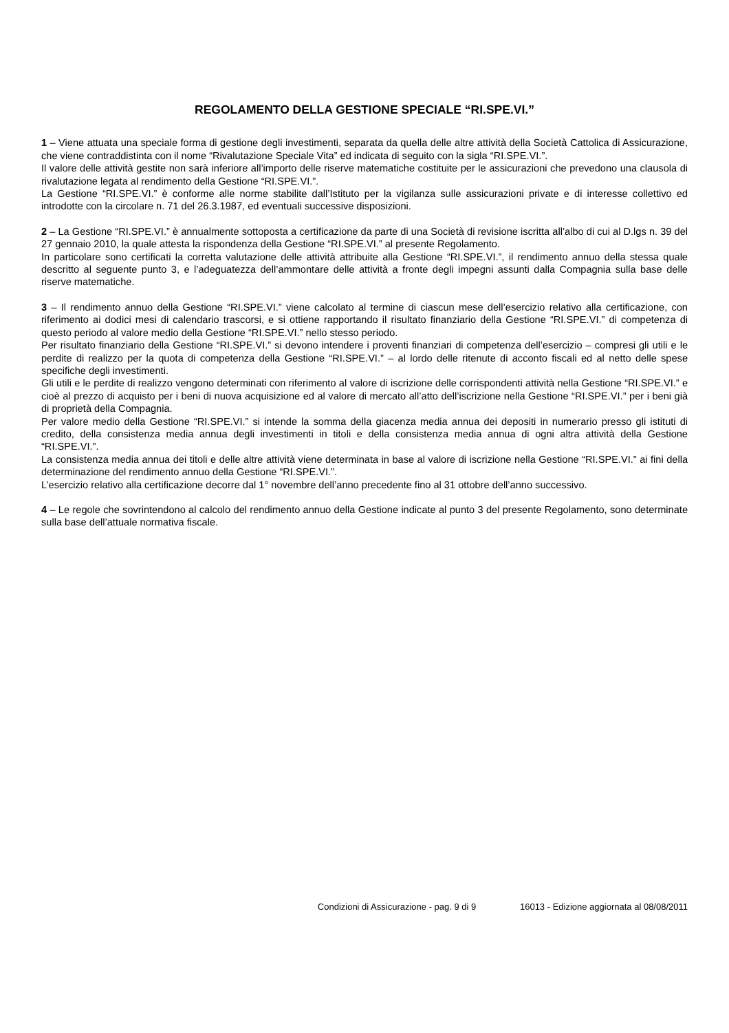REGOLAMENTO DELLA GESTIONE SPECIALE “RI.SPE.VI.”
1 – Viene attuata una speciale forma di gestione degli investimenti, separata da quella delle altre attività della Società Cattolica di Assicurazione, che viene contraddistinta con il nome “Rivalutazione Speciale Vita” ed indicata di seguito con la sigla “RI.SPE.VI.”.
Il valore delle attività gestite non sarà inferiore all’importo delle riserve matematiche costituite per le assicurazioni che prevedono una clausola di rivalutazione legata al rendimento della Gestione “RI.SPE.VI.”.
La Gestione “RI.SPE.VI.” è conforme alle norme stabilite dall’Istituto per la vigilanza sulle assicurazioni private e di interesse collettivo ed introdotte con la circolare n. 71 del 26.3.1987, ed eventuali successive disposizioni.
2 – La Gestione “RI.SPE.VI.” è annualmente sottoposta a certificazione da parte di una Società di revisione iscritta all’albo di cui al D.lgs n. 39 del 27 gennaio 2010, la quale attesta la rispondenza della Gestione “RI.SPE.VI.” al presente Regolamento.
In particolare sono certificati la corretta valutazione delle attività attribuite alla Gestione “RI.SPE.VI.”, il rendimento annuo della stessa quale descritto al seguente punto 3, e l’adeguatezza dell’ammontare delle attività a fronte degli impegni assunti dalla Compagnia sulla base delle riserve matematiche.
3 – Il rendimento annuo della Gestione “RI.SPE.VI.” viene calcolato al termine di ciascun mese dell’esercizio relativo alla certificazione, con riferimento ai dodici mesi di calendario trascorsi, e si ottiene rapportando il risultato finanziario della Gestione “RI.SPE.VI.” di competenza di questo periodo al valore medio della Gestione “RI.SPE.VI.” nello stesso periodo.
Per risultato finanziario della Gestione “RI.SPE.VI.” si devono intendere i proventi finanziari di competenza dell’esercizio – compresi gli utili e le perdite di realizzo per la quota di competenza della Gestione “RI.SPE.VI.” – al lordo delle ritenute di acconto fiscali ed al netto delle spese specifiche degli investimenti.
Gli utili e le perdite di realizzo vengono determinati con riferimento al valore di iscrizione delle corrispondenti attività nella Gestione “RI.SPE.VI.” e cioè al prezzo di acquisto per i beni di nuova acquisizione ed al valore di mercato all’atto dell’iscrizione nella Gestione “RI.SPE.VI.” per i beni già di proprietà della Compagnia.
Per valore medio della Gestione “RI.SPE.VI.” si intende la somma della giacenza media annua dei depositi in numerario presso gli istituti di credito, della consistenza media annua degli investimenti in titoli e della consistenza media annua di ogni altra attività della Gestione “RI.SPE.VI.”.
La consistenza media annua dei titoli e delle altre attività viene determinata in base al valore di iscrizione nella Gestione “RI.SPE.VI.” ai fini della determinazione del rendimento annuo della Gestione “RI.SPE.VI.”.
L’esercizio relativo alla certificazione decorre dal 1° novembre dell’anno precedente fino al 31 ottobre dell’anno successivo.
4 – Le regole che sovrintendono al calcolo del rendimento annuo della Gestione indicate al punto 3 del presente Regolamento, sono determinate sulla base dell’attuale normativa fiscale.
Condizioni di Assicurazione - pag. 9 di 9 16013 - Edizione aggiornata al 08/08/2011